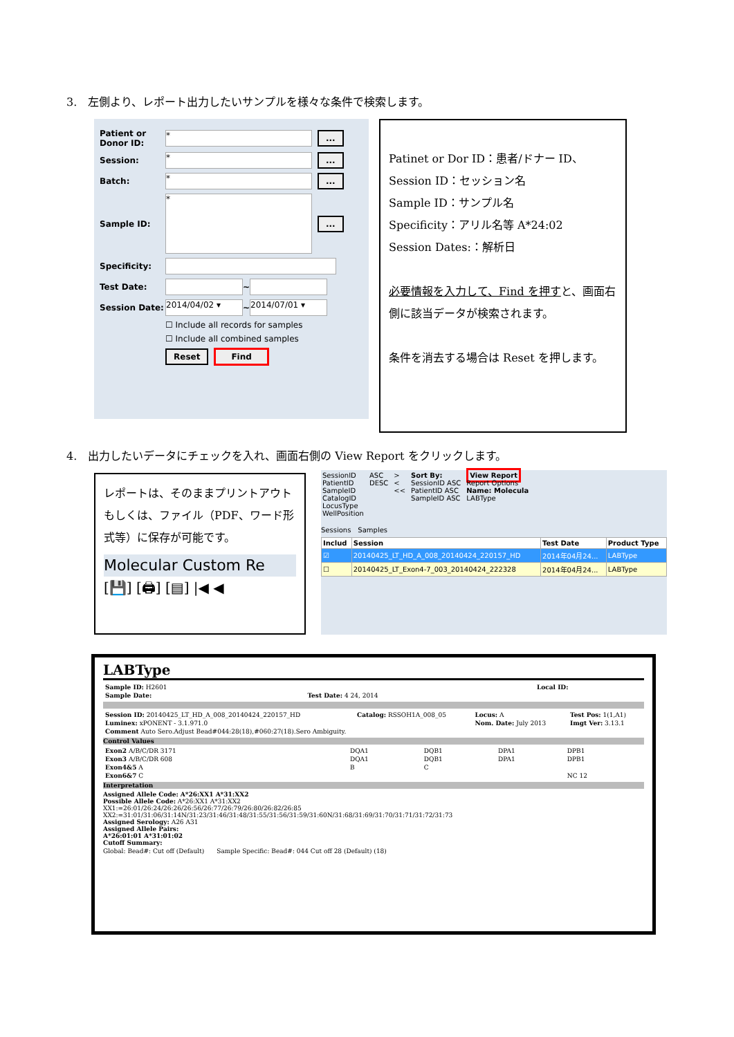3.　左側より、レポート出力したいサンプルを様々な条件で検索します。
Patient or Donor ID: *...
Session: *...
Batch: *...
Sample ID: *...
Specificity:
Test Date: ~
Session Date: 2014/04/02 ▾ ~ 2014/07/01 ▾
☐ Include all records for samples
☐ Include all combined samples
Reset Find
Patinet or Dor ID：患者/ドナー ID、
Session ID：セッション名
Sample ID：サンプル名
Specificity：アリル名等 A*24:02
Session Dates:：解析日
必要情報を入力して、Find を押すと、画面右側に該当データが検索されます。
条件を消去する場合は Reset を押します。
4.　出力したいデータにチェックを入れ、画面右側の View Report をクリックします。
レポートは、そのままプリントアウトもしくは、ファイル（PDF、ワード形式等）に保存が可能です。
Molecular Custom Re
[💾] [🖨] [▤] |◀ ◀
SessionID
PatientID
SampleID
CatalogID
LocusType
WellPosition
ASC
DESC
>
<
<<
Sort By:
SessionID ASC
PatientID ASC
SampleID ASC
View Report
Report Options
Name: Molecula
LABType
Sessions　Samples
| Includ | Session | Test Date | Product Type |
| --- | --- | --- | --- |
| ☑ | 20140425_LT_HD_A_008_20140424_220157_HD | 2014年04月24... | LABType |
| ☐ | 20140425_LT_Exon4-7_003_20140424_222328 | 2014年04月24... | LABType |
LABType
| Sample ID: H2601 | | Local ID: |
| Sample Date: | Test Date: 4 24, 2014 | |
| Session ID: 20140425_LT_HD_A_008_20140424_220157_HD | Catalog: RSSOH1A_008_05 | Locus: A | Test Pos: 1(1,A1) |
| Luminex: xPONENT - 3.1.971.0 | | Nom. Date: July 2013 | Imgt Ver: 3.13.1 |
| Comment Auto Sero.Adjust Bead#044:28(18),#060:27(18).Sero Ambiguity. | | | |
Control Values
| Exon2 A/B/C/DR 3171 | DQA1 | DQB1 | DPA1 | DPB1 |
| Exon3 A/B/C/DR 608 | DQA1 | DQB1 | DPA1 | DPB1 |
| Exon4&5 A | B | C | | |
| Exon6&7 C | | | | NC 12 |
Interpretation
Assigned Allele Code: A*26:XX1 A*31:XX2
Possible Allele Code: A*26:XX1 A*31:XX2
XX1:=26:01/26:24/26:26/26:56/26:77/26:79/26:80/26:82/26:85
XX2:=31:01/31:06/31:14N/31:23/31:46/31:48/31:55/31:56/31:59/31:60N/31:68/31:69/31:70/31:71/31:72/31:73
Assigned Serology: A26 A31
Assigned Allele Pairs:
A*26:01:01 A*31:01:02
Cutoff Summary:
Global: Bead#: Cut off (Default)　　Sample Specific: Bead#: 044 Cut off 28 (Default) (18)